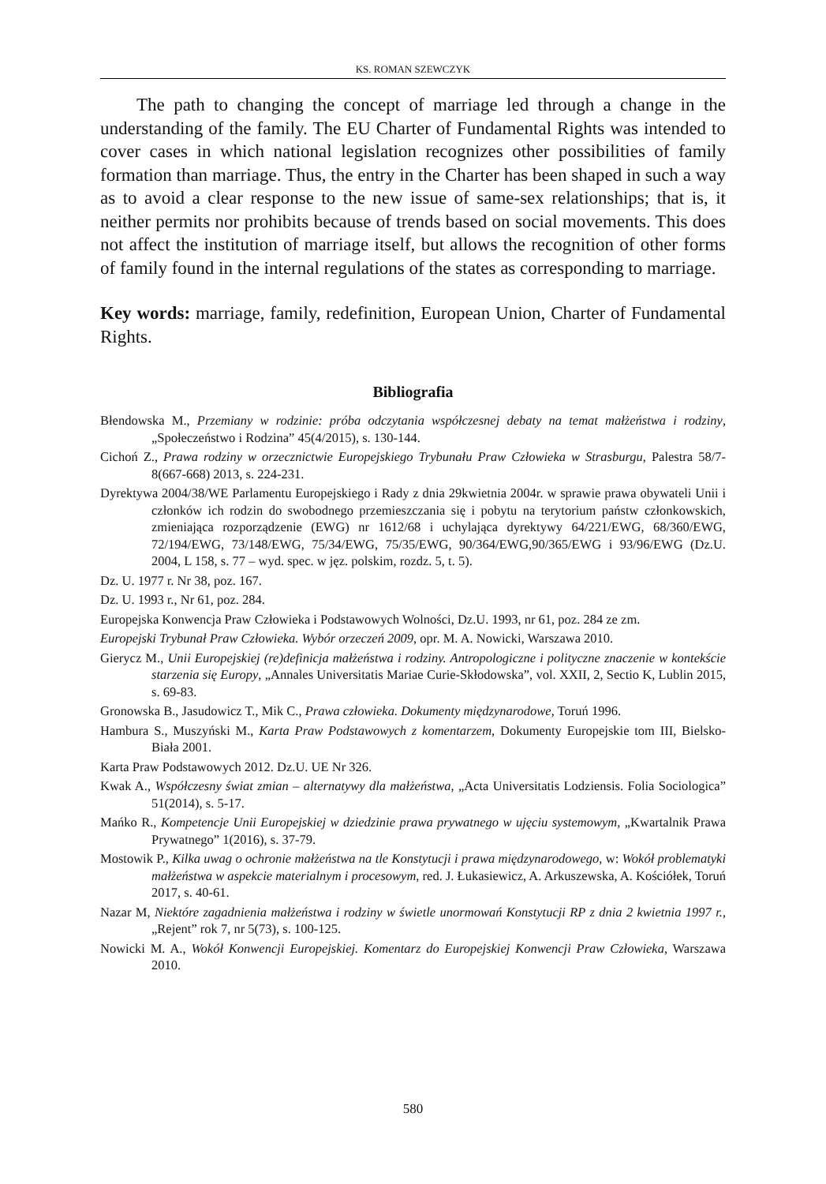KS. ROMAN SZEWCZYK
The path to changing the concept of marriage led through a change in the understanding of the family. The EU Charter of Fundamental Rights was intended to cover cases in which national legislation recognizes other possibilities of family formation than marriage. Thus, the entry in the Charter has been shaped in such a way as to avoid a clear response to the new issue of same-sex relationships; that is, it neither permits nor prohibits because of trends based on social movements. This does not affect the institution of marriage itself, but allows the recognition of other forms of family found in the internal regulations of the states as corresponding to marriage.
Key words: marriage, family, redefinition, European Union, Charter of Fundamental Rights.
Bibliografia
Błendowska M., Przemiany w rodzinie: próba odczytania współczesnej debaty na temat małżeństwa i rodziny, „Społeczeństwo i Rodzina” 45(4/2015), s. 130-144.
Cichoń Z., Prawa rodziny w orzecznictwie Europejskiego Trybunału Praw Człowieka w Strasburgu, Palestra 58/7-8(667-668) 2013, s. 224-231.
Dyrektywa 2004/38/WE Parlamentu Europejskiego i Rady z dnia 29kwietnia 2004r. w sprawie prawa obywateli Unii i członków ich rodzin do swobodnego przemieszczania się i pobytu na terytorium państw członkowskich, zmieniająca rozporządzenie (EWG) nr 1612/68 i uchylająca dyrektywy 64/221/EWG, 68/360/EWG, 72/194/EWG, 73/148/EWG, 75/34/EWG, 75/35/EWG, 90/364/EWG,90/365/EWG i 93/96/EWG (Dz.U. 2004, L 158, s. 77 – wyd. spec. w jęz. polskim, rozdz. 5, t. 5).
Dz. U. 1977 r. Nr 38, poz. 167.
Dz. U. 1993 r., Nr 61, poz. 284.
Europejska Konwencja Praw Człowieka i Podstawowych Wolności, Dz.U. 1993, nr 61, poz. 284 ze zm.
Europejski Trybunał Praw Człowieka. Wybór orzeczeń 2009, opr. M. A. Nowicki, Warszawa 2010.
Gierycz M., Unii Europejskiej (re)definicja małżeństwa i rodziny. Antropologiczne i polityczne znaczenie w kontekście starzenia się Europy, „Annales Universitatis Mariae Curie-Skłodowska”, vol. XXII, 2, Sectio K, Lublin 2015, s. 69-83.
Gronowska B., Jasudowicz T., Mik C., Prawa człowieka. Dokumenty międzynarodowe, Toruń 1996.
Hambura S., Muszyński M., Karta Praw Podstawowych z komentarzem, Dokumenty Europejskie tom III, Bielsko-Biała 2001.
Karta Praw Podstawowych 2012. Dz.U. UE Nr 326.
Kwak A., Współczesny świat zmian – alternatywy dla małżeństwa, „Acta Universitatis Lodziensis. Folia Sociologica” 51(2014), s. 5-17.
Mańko R., Kompetencje Unii Europejskiej w dziedzinie prawa prywatnego w ujęciu systemowym, „Kwartalnik Prawa Prywatnego” 1(2016), s. 37-79.
Mostowik P., Kilka uwag o ochronie małżeństwa na tle Konstytucji i prawa międzynarodowego, w: Wokół problematyki małżeństwa w aspekcie materialnym i procesowym, red. J. Łukasiewicz, A. Arkuszewska, A. Kościółek, Toruń 2017, s. 40-61.
Nazar M, Niektóre zagadnienia małżeństwa i rodziny w świetle unormowań Konstytucji RP z dnia 2 kwietnia 1997 r., „Rejent” rok 7, nr 5(73), s. 100-125.
Nowicki M. A., Wokół Konwencji Europejskiej. Komentarz do Europejskiej Konwencji Praw Człowieka, Warszawa 2010.
580